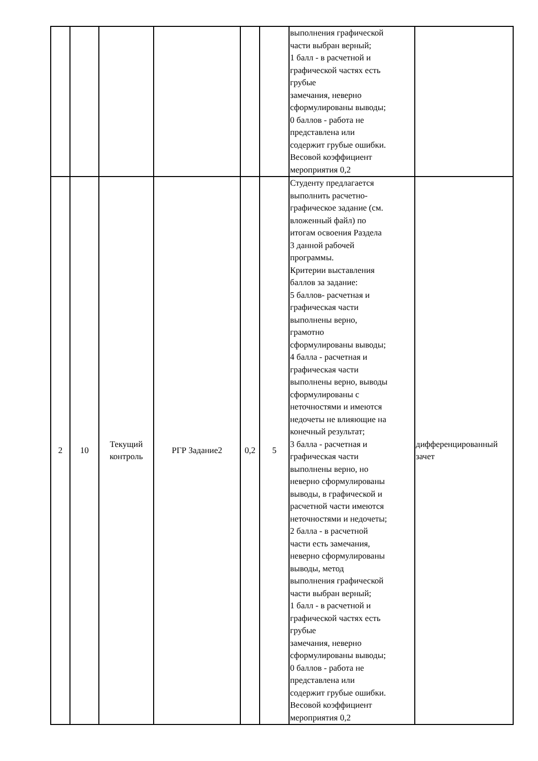| | | | | | | выполнения графической части выбран верный; 1 балл - в расчетной и графической частях есть грубые замечания, неверно сформулированы выводы; 0 баллов - работа не представлена или содержит грубые ошибки. Весовой коэффициент мероприятия 0,2 | |
| 2 | 10 | Текущий контроль | РГР Задание2 | 0,2 | 5 | Студенту предлагается выполнить расчетно- графическое задание (см. вложенный файл) по итогам освоения Раздела 3 данной рабочей программы. Критерии выставления баллов за задание: 5 баллов- расчетная и графическая части выполнены верно, грамотно сформулированы выводы; 4 балла - расчетная и графическая части выполнены верно, выводы сформулированы с неточностями и имеются недочеты не влияющие на конечный результат; 3 балла - расчетная и графическая части выполнены верно, но неверно сформулированы выводы, в графической и расчетной части имеются неточностями и недочеты; 2 балла - в расчетной части есть замечания, неверно сформулированы выводы, метод выполнения графической части выбран верный; 1 балл - в расчетной и графической частях есть грубые замечания, неверно сформулированы выводы; 0 баллов - работа не представлена или содержит грубые ошибки. Весовой коэффициент мероприятия 0,2 | дифференцированный зачет |